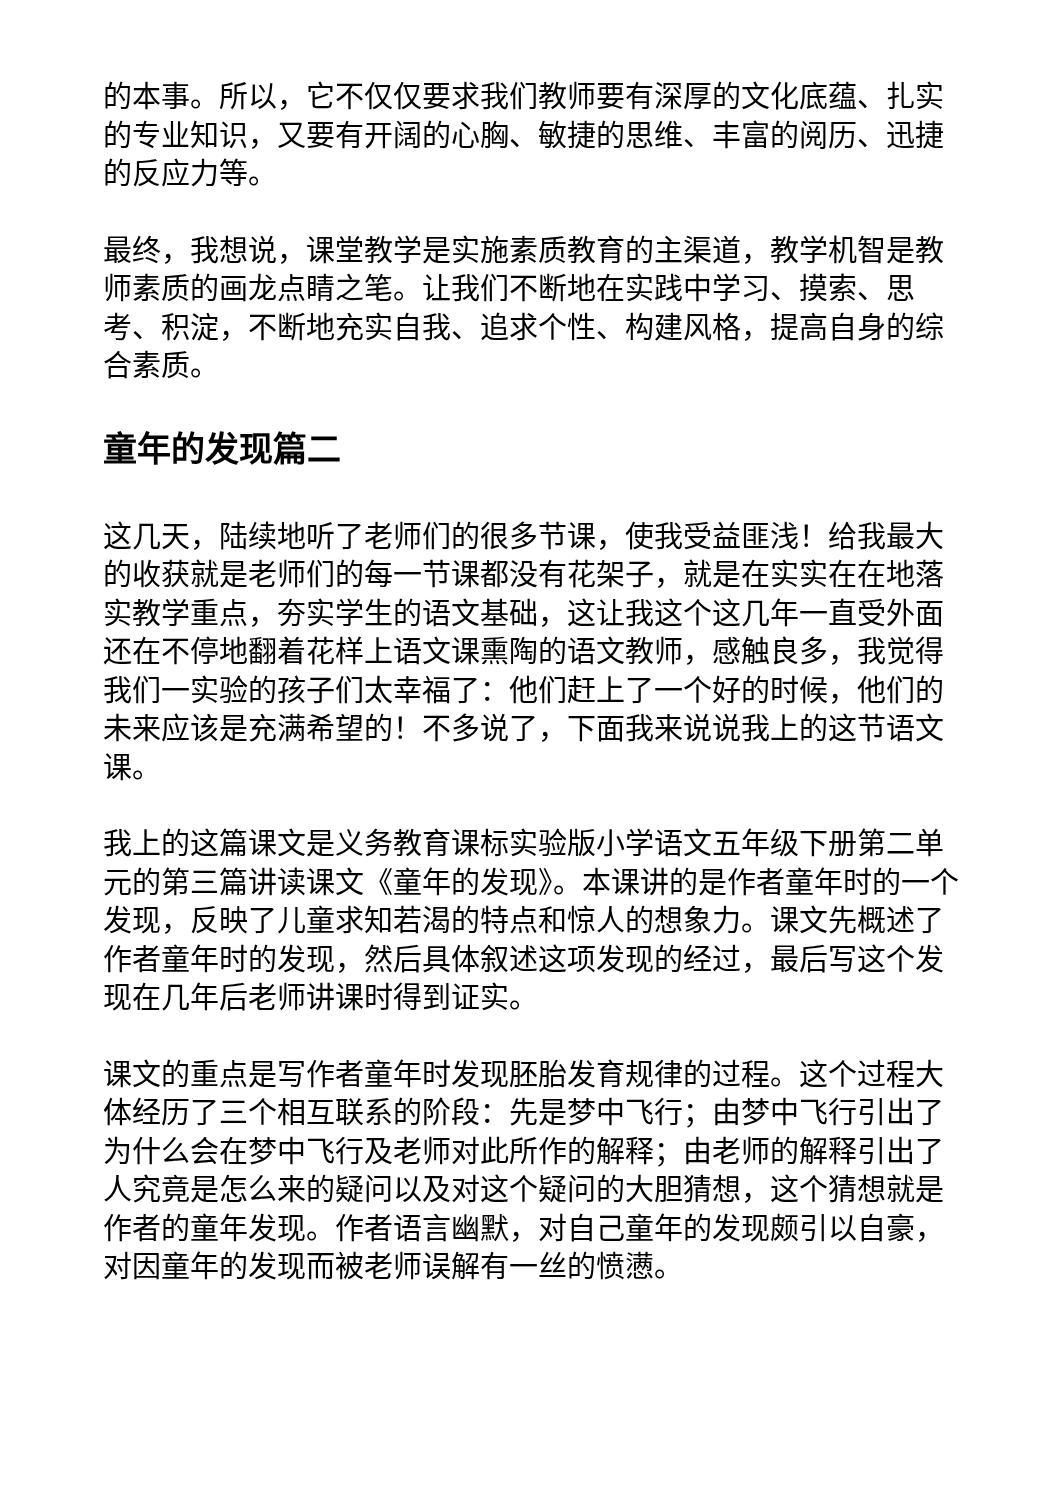的本事。所以，它不仅仅要求我们教师要有深厚的文化底蕴、扎实的专业知识，又要有开阔的心胸、敏捷的思维、丰富的阅历、迅捷的反应力等。
最终，我想说，课堂教学是实施素质教育的主渠道，教学机智是教师素质的画龙点睛之笔。让我们不断地在实践中学习、摸索、思考、积淀，不断地充实自我、追求个性、构建风格，提高自身的综合素质。
童年的发现篇二
这几天，陆续地听了老师们的很多节课，使我受益匪浅！给我最大的收获就是老师们的每一节课都没有花架子，就是在实实在在地落实教学重点，夯实学生的语文基础，这让我这个这几年一直受外面还在不停地翻着花样上语文课熏陶的语文教师，感触良多，我觉得我们一实验的孩子们太幸福了：他们赶上了一个好的时候，他们的未来应该是充满希望的！不多说了，下面我来说说我上的这节语文课。
我上的这篇课文是义务教育课标实验版小学语文五年级下册第二单元的第三篇讲读课文《童年的发现》。本课讲的是作者童年时的一个发现，反映了儿童求知若渴的特点和惊人的想象力。课文先概述了作者童年时的发现，然后具体叙述这项发现的经过，最后写这个发现在几年后老师讲课时得到证实。
课文的重点是写作者童年时发现胚胎发育规律的过程。这个过程大体经历了三个相互联系的阶段：先是梦中飞行；由梦中飞行引出了为什么会在梦中飞行及老师对此所作的解释；由老师的解释引出了人究竟是怎么来的疑问以及对这个疑问的大胆猜想，这个猜想就是作者的童年发现。作者语言幽默，对自己童年的发现颇引以自豪，对因童年的发现而被老师误解有一丝的愤懑。